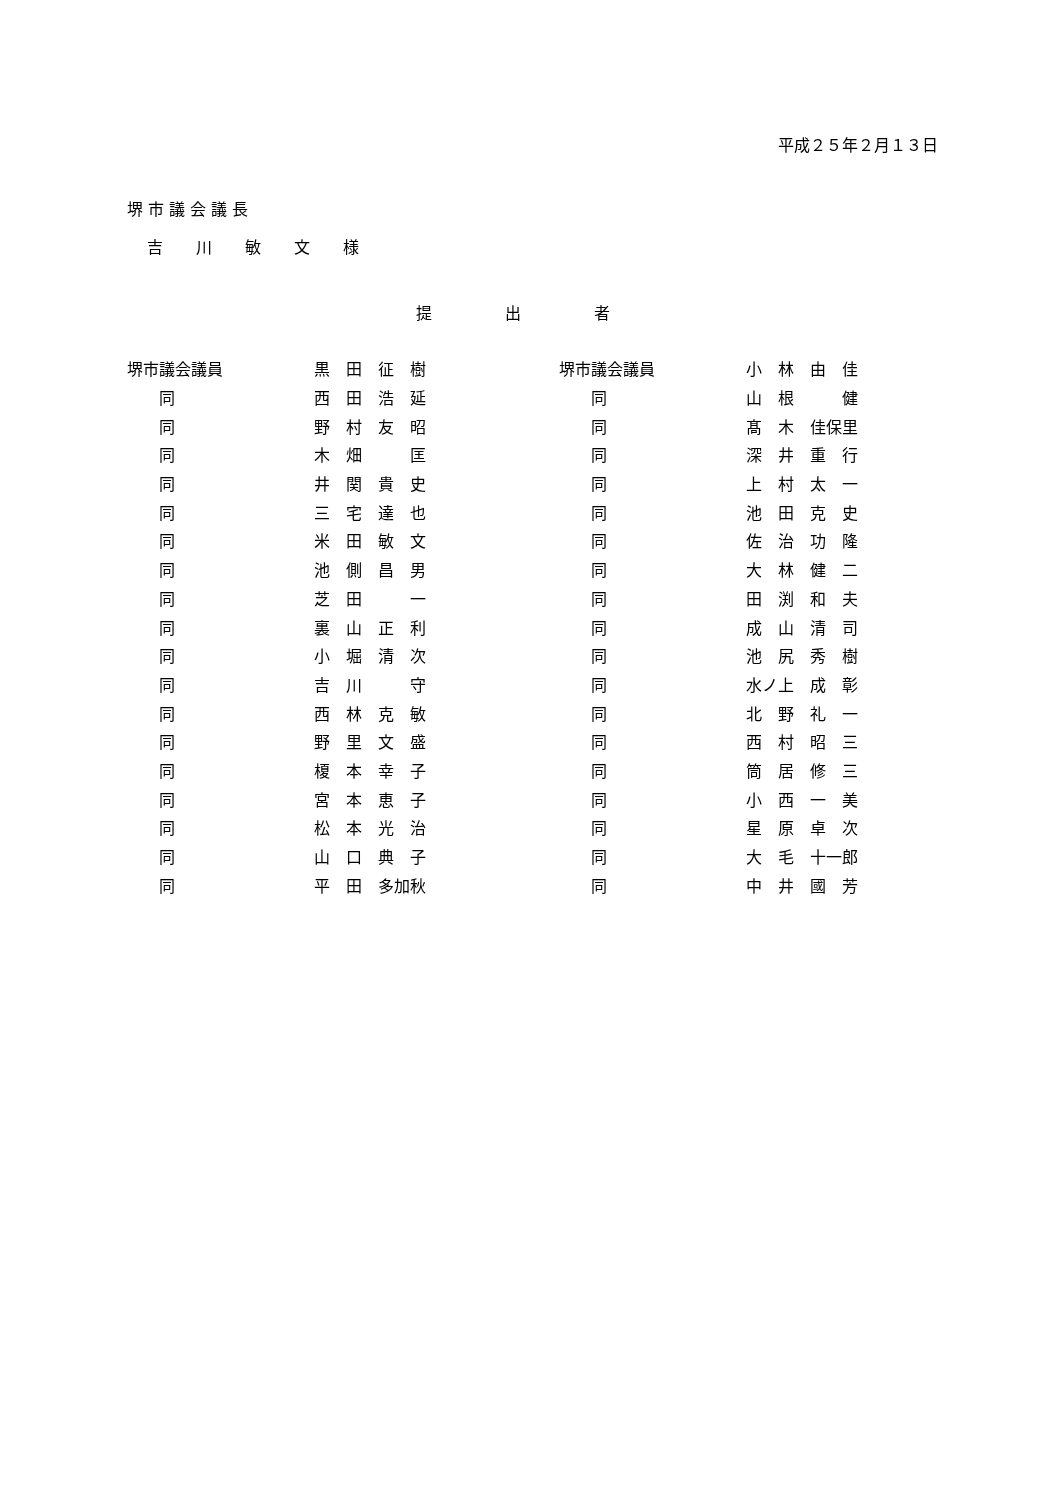平成２５年２月１３日
堺 市 議 会 議 長
吉 川 敏 文 様
提 出 者
| 堺市議会議員 | 黒 田 征 樹 | 堺市議会議員 | 小 林 由 佳 |
| 同 | 西 田 浩 延 | 同 | 山 根 健 |
| 同 | 野 村 友 昭 | 同 | 髙 木 佳保里 |
| 同 | 木 畑 匡 | 同 | 深 井 重 行 |
| 同 | 井 関 貴 史 | 同 | 上 村 太 一 |
| 同 | 三 宅 達 也 | 同 | 池 田 克 史 |
| 同 | 米 田 敏 文 | 同 | 佐 治 功 隆 |
| 同 | 池 側 昌 男 | 同 | 大 林 健 二 |
| 同 | 芝 田 一 | 同 | 田 渕 和 夫 |
| 同 | 裏 山 正 利 | 同 | 成 山 清 司 |
| 同 | 小 堀 清 次 | 同 | 池 尻 秀 樹 |
| 同 | 吉 川 守 | 同 | 水ノ上 成 彰 |
| 同 | 西 林 克 敏 | 同 | 北 野 礼 一 |
| 同 | 野 里 文 盛 | 同 | 西 村 昭 三 |
| 同 | 榎 本 幸 子 | 同 | 筒 居 修 三 |
| 同 | 宮 本 恵 子 | 同 | 小 西 一 美 |
| 同 | 松 本 光 治 | 同 | 星 原 卓 次 |
| 同 | 山 口 典 子 | 同 | 大 毛 十一郎 |
| 同 | 平 田 多加秋 | 同 | 中 井 國 芳 |